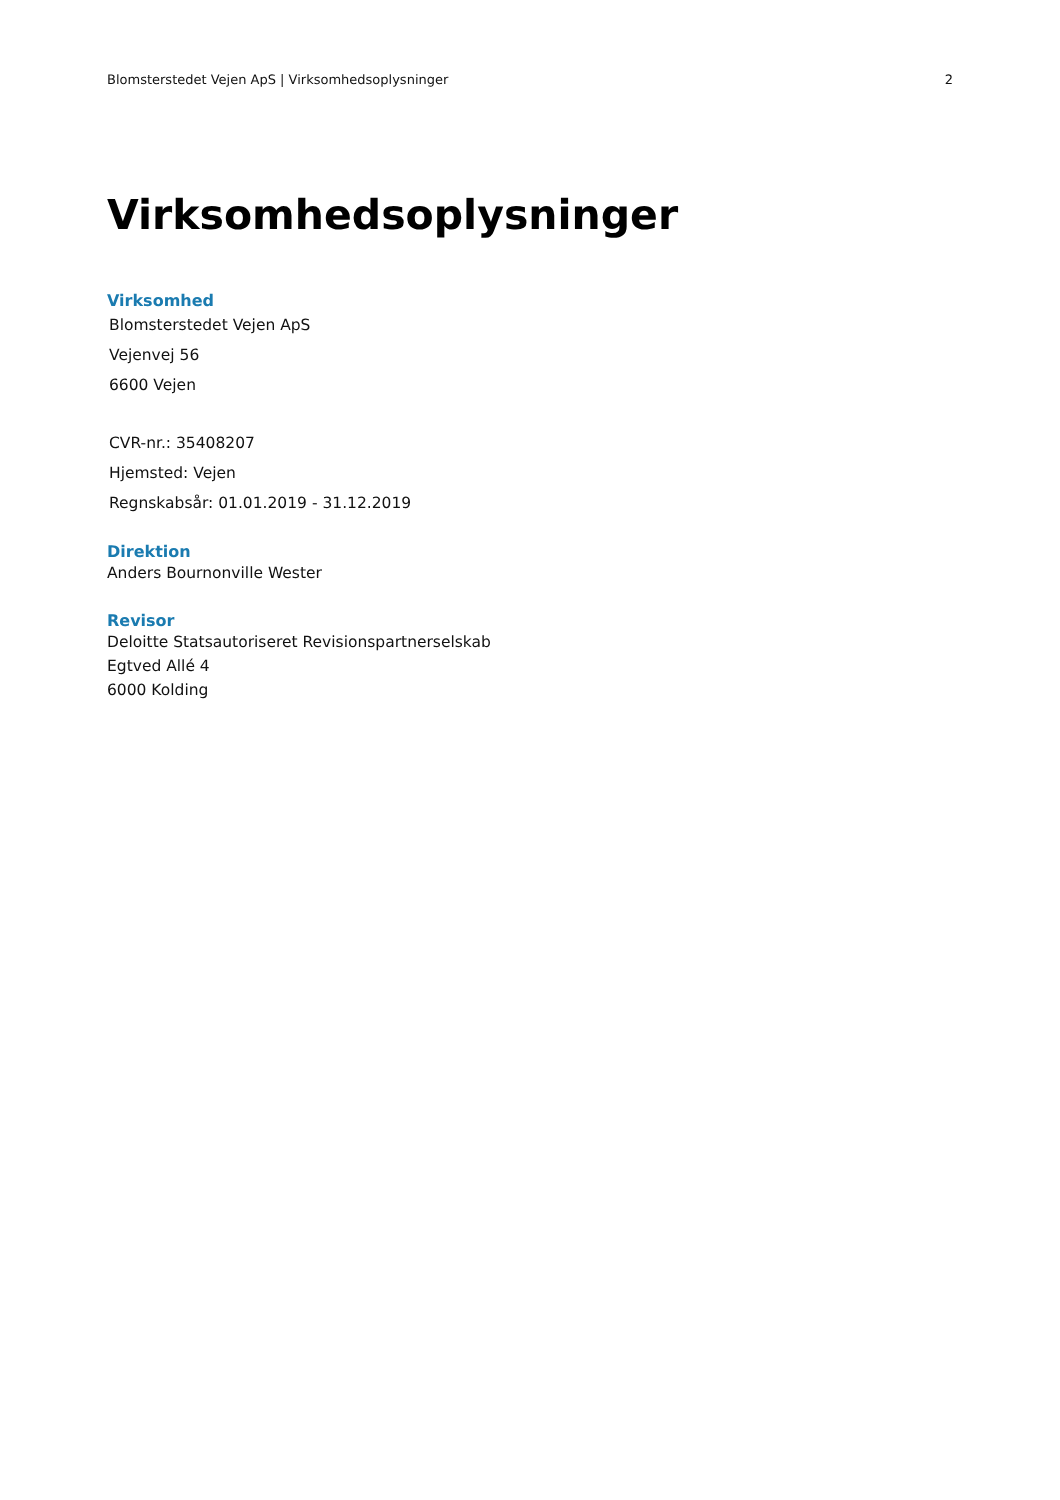Blomsterstedet Vejen ApS | Virksomhedsoplysninger 2
Virksomhedsoplysninger
Virksomhed
Blomsterstedet Vejen ApS
Vejenvej 56
6600 Vejen
CVR-nr.: 35408207
Hjemsted: Vejen
Regnskabsår: 01.01.2019 - 31.12.2019
Direktion
Anders Bournonville Wester
Revisor
Deloitte Statsautoriseret Revisionspartnerselskab
Egtved Allé 4
6000 Kolding